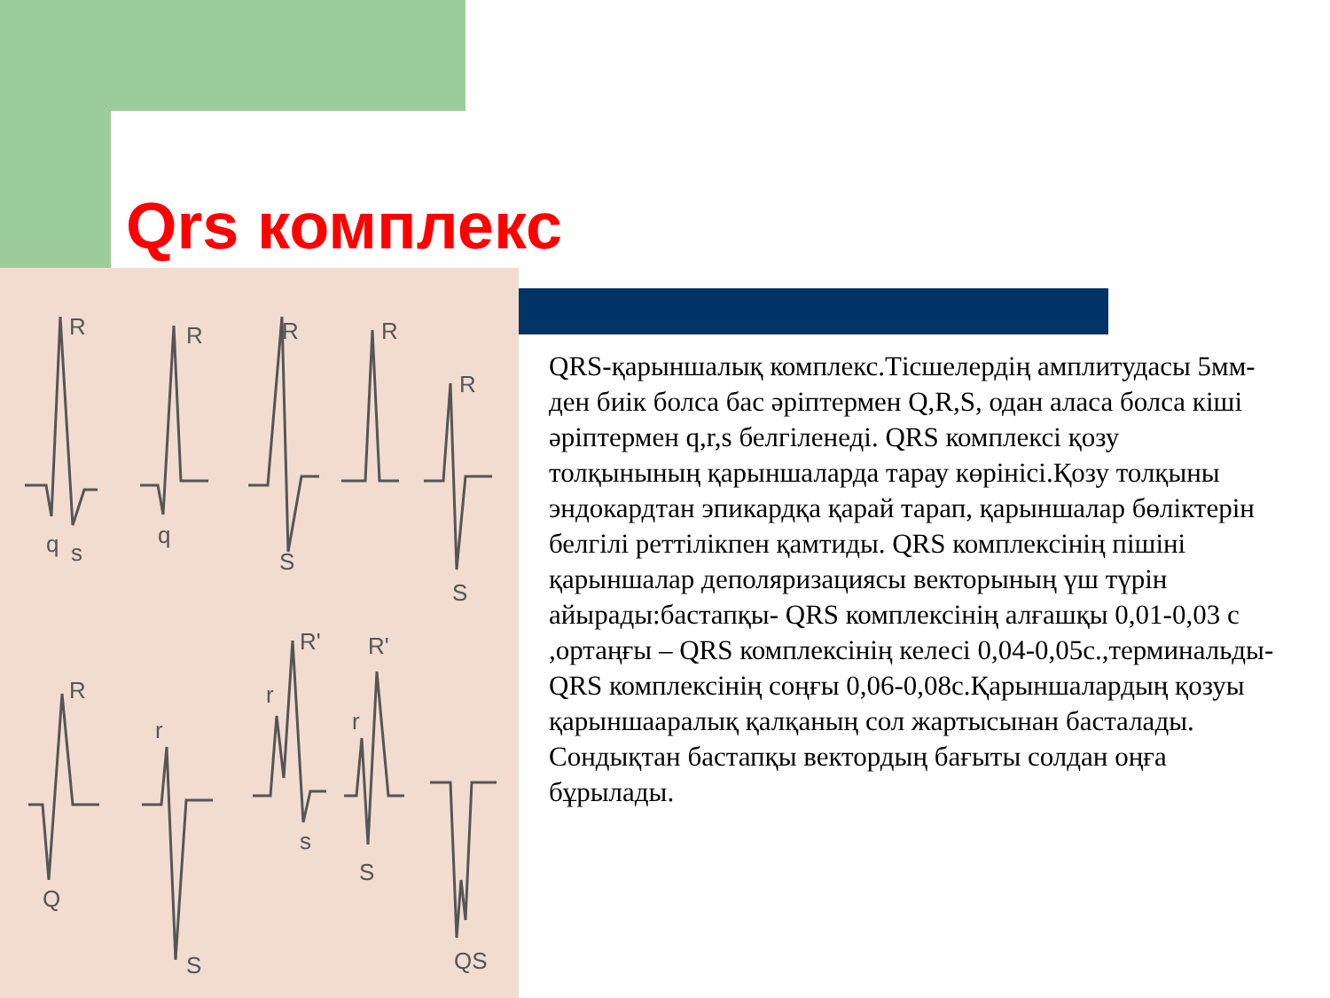Qrs комплекс
R
R
R
R
R
q
s
q
S
S
R
Q
r
S
R'
r
s
R'
r
S
QS
QRS-қарыншалық комплекс.Тісшелердің амплитудасы 5мм-ден биік болса бас әріптермен Q,R,S, одан аласа болса кіші әріптермен q,r,s белгіленеді. QRS комплексі қозу толқынының қарыншаларда тарау көрінісі.Қозу толқыны эндокардтан эпикардқа қарай тарап, қарыншалар бөліктерін белгілі реттілікпен қамтиды. QRS комплексінің пішіні қарыншалар деполяризациясы векторының үш түрін айырады:бастапқы- QRS комплексінің алғашқы 0,01-0,03 с ,ортаңғы – QRS комплексінің келесі 0,04-0,05с.,терминальды- QRS комплексінің соңғы 0,06-0,08с.Қарыншалардың қозуы қарыншааралық қалқаның сол жартысынан басталады. Сондықтан бастапқы вектордың бағыты солдан оңға бұрылады.